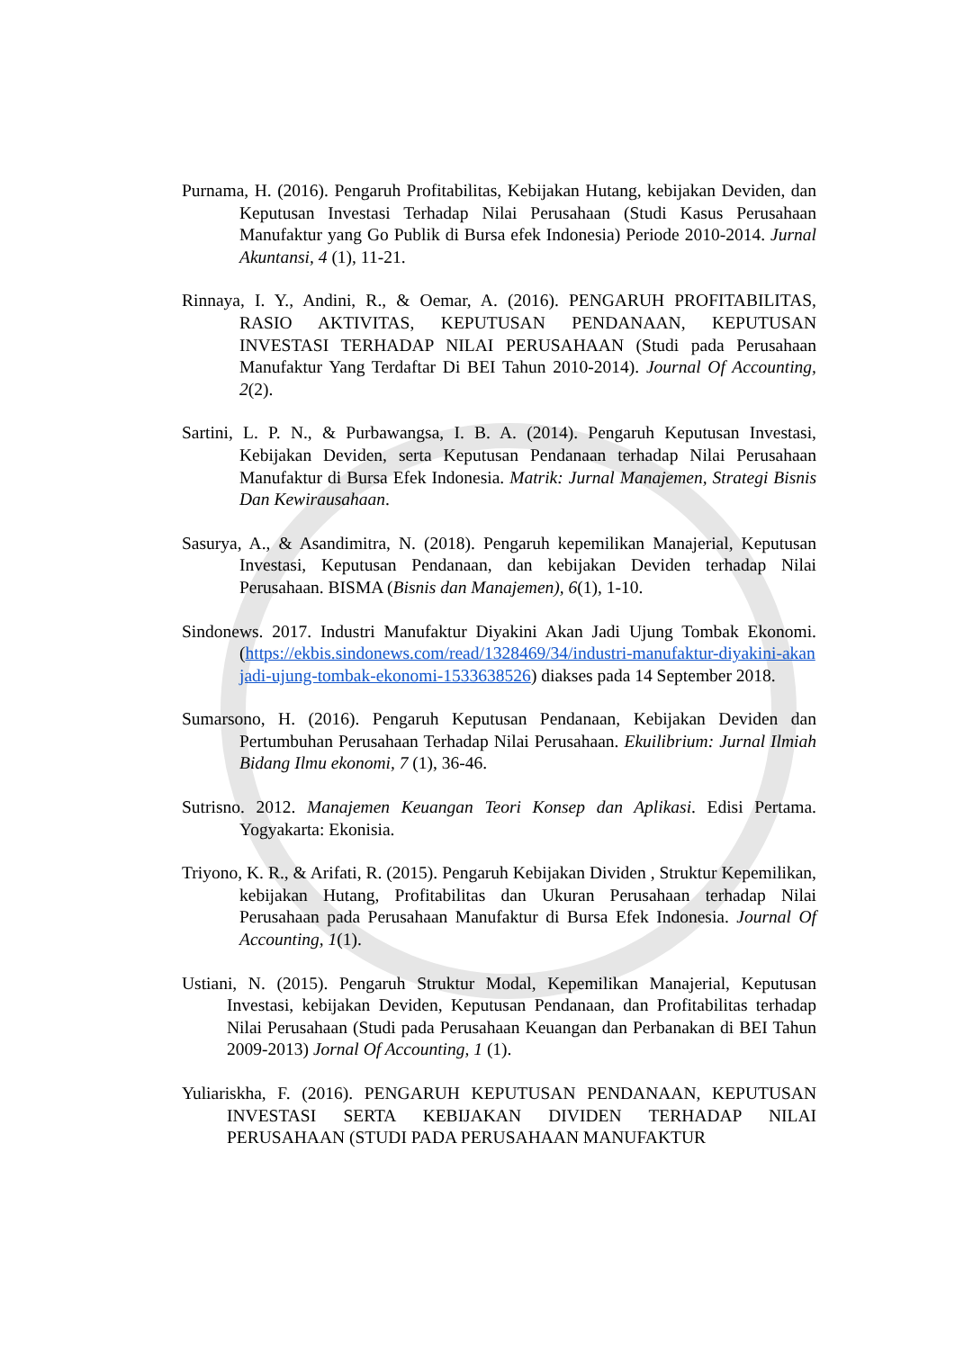Purnama, H. (2016). Pengaruh Profitabilitas, Kebijakan Hutang, kebijakan Deviden, dan Keputusan Investasi Terhadap Nilai Perusahaan (Studi Kasus Perusahaan Manufaktur yang Go Publik di Bursa efek Indonesia) Periode 2010-2014. Jurnal Akuntansi, 4 (1), 11-21.
Rinnaya, I. Y., Andini, R., & Oemar, A. (2016). PENGARUH PROFITABILITAS, RASIO AKTIVITAS, KEPUTUSAN PENDANAAN, KEPUTUSAN INVESTASI TERHADAP NILAI PERUSAHAAN (Studi pada Perusahaan Manufaktur Yang Terdaftar Di BEI Tahun 2010-2014). Journal Of Accounting, 2(2).
Sartini, L. P. N., & Purbawangsa, I. B. A. (2014). Pengaruh Keputusan Investasi, Kebijakan Deviden, serta Keputusan Pendanaan terhadap Nilai Perusahaan Manufaktur di Bursa Efek Indonesia. Matrik: Jurnal Manajemen, Strategi Bisnis Dan Kewirausahaan.
Sasurya, A., & Asandimitra, N. (2018). Pengaruh kepemilikan Manajerial, Keputusan Investasi, Keputusan Pendanaan, dan kebijakan Deviden terhadap Nilai Perusahaan. BISMA (Bisnis dan Manajemen), 6(1), 1-10.
Sindonews. 2017. Industri Manufaktur Diyakini Akan Jadi Ujung Tombak Ekonomi. (https://ekbis.sindonews.com/read/1328469/34/industri-manufaktur-diyakini-akan jadi-ujung-tombak-ekonomi-1533638526) diakses pada 14 September 2018.
Sumarsono, H. (2016). Pengaruh Keputusan Pendanaan, Kebijakan Deviden dan Pertumbuhan Perusahaan Terhadap Nilai Perusahaan. Ekuilibrium: Jurnal Ilmiah Bidang Ilmu ekonomi, 7 (1), 36-46.
Sutrisno. 2012. Manajemen Keuangan Teori Konsep dan Aplikasi. Edisi Pertama. Yogyakarta: Ekonisia.
Triyono, K. R., & Arifati, R. (2015). Pengaruh Kebijakan Dividen , Struktur Kepemilikan, kebijakan Hutang, Profitabilitas dan Ukuran Perusahaan terhadap Nilai Perusahaan pada Perusahaan Manufaktur di Bursa Efek Indonesia. Journal Of Accounting, 1(1).
Ustiani, N. (2015). Pengaruh Struktur Modal, Kepemilikan Manajerial, Keputusan Investasi, kebijakan Deviden, Keputusan Pendanaan, dan Profitabilitas terhadap Nilai Perusahaan (Studi pada Perusahaan Keuangan dan Perbanakan di BEI Tahun 2009-2013) Jornal Of Accounting, 1 (1).
Yuliariskha, F. (2016). PENGARUH KEPUTUSAN PENDANAAN, KEPUTUSAN INVESTASI SERTA KEBIJAKAN DIVIDEN TERHADAP NILAI PERUSAHAAN (STUDI PADA PERUSAHAAN MANUFAKTUR